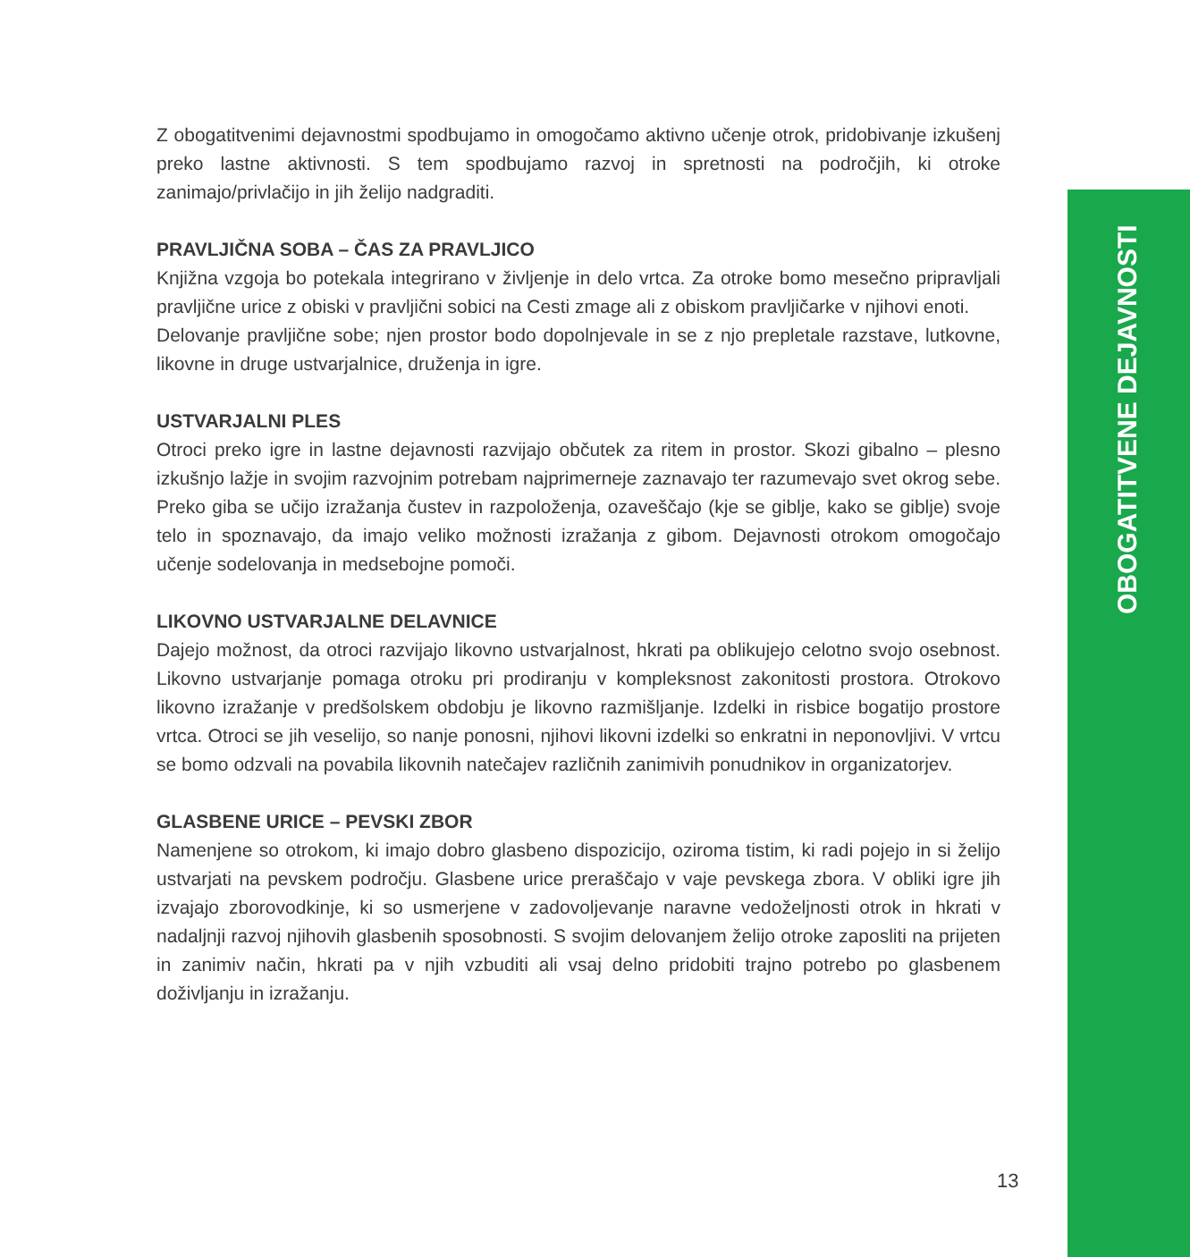Z obogatitvenimi dejavnostmi spodbujamo in omogočamo aktivno učenje otrok, pridobivanje izkušenj preko lastne aktivnosti. S tem spodbujamo razvoj in spretnosti na področjih, ki otroke zanimajo/privlačijo in jih želijo nadgraditi.
PRAVLJIČNA SOBA – ČAS ZA PRAVLJICO
Knjižna vzgoja bo potekala integrirano v življenje in delo vrtca. Za otroke bomo mesečno pripravljali pravljične urice z obiski v pravljični sobici na Cesti zmage ali z obiskom pravljičarke v njihovi enoti.
Delovanje pravljične sobe; njen prostor bodo dopolnjevale in se z njo prepletale razstave, lutkovne, likovne in druge ustvarjalnice, druženja in igre.
USTVARJALNI PLES
Otroci preko igre in lastne dejavnosti razvijajo občutek za ritem in prostor. Skozi gibalno – plesno izkušnjo lažje in svojim razvojnim potrebam najprimerneje zaznavajo ter razumevajo svet okrog sebe. Preko giba se učijo izražanja čustev in razpoloženja, ozaveščajo (kje se giblje, kako se giblje) svoje telo in spoznavajo, da imajo veliko možnosti izražanja z gibom. Dejavnosti otrokom omogočajo učenje sodelovanja in medsebojne pomoči.
LIKOVNO USTVARJALNE DELAVNICE
Dajejo možnost, da otroci razvijajo likovno ustvarjalnost, hkrati pa oblikujejo celotno svojo osebnost. Likovno ustvarjanje pomaga otroku pri prodiranju v kompleksnost zakonitosti prostora. Otrokovo likovno izražanje v predšolskem obdobju je likovno razmišljanje. Izdelki in risbice bogatijo prostore vrtca. Otroci se jih veselijo, so nanje ponosni, njihovi likovni izdelki so enkratni in neponovljivi. V vrtcu se bomo odzvali na povabila likovnih natečajev različnih zanimivih ponudnikov in organizatorjev.
GLASBENE URICE – PEVSKI ZBOR
Namenjene so otrokom, ki imajo dobro glasbeno dispozicijo, oziroma tistim, ki radi pojejo in si želijo ustvarjati na pevskem področju. Glasbene urice preraščajo v vaje pevskega zbora. V obliki igre jih izvajajo zborovodkinje, ki so usmerjene v zadovoljevanje naravne vedoželjnosti otrok in hkrati v nadaljnji razvoj njihovih glasbenih sposobnosti. S svojim delovanjem želijo otroke zaposliti na prijeten in zanimiv način, hkrati pa v njih vzbuditi ali vsaj delno pridobiti trajno potrebo po glasbenem doživljanju in izražanju.
13
OBOGATITVENE DEJAVNOSTI